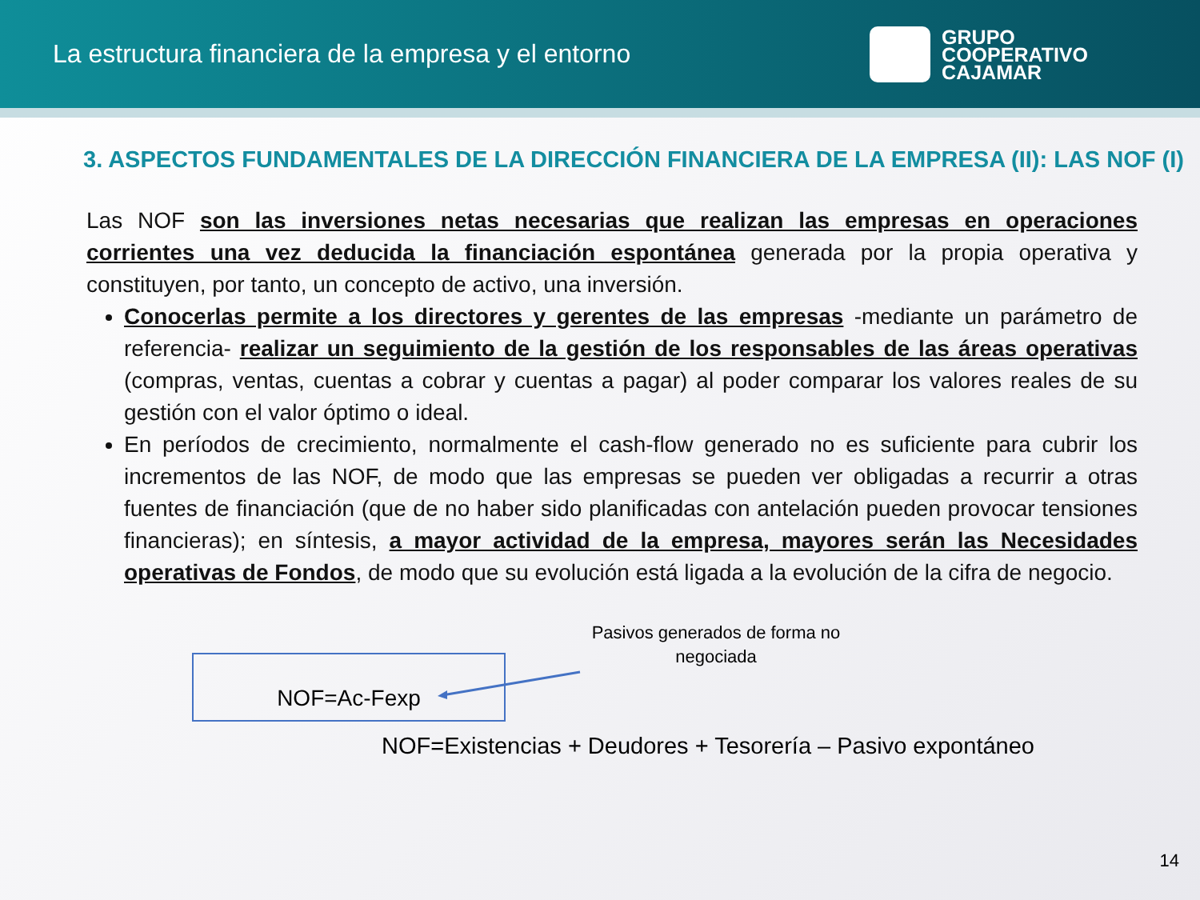La estructura financiera de la empresa y el entorno
GRUPO
COOPERATIVO
CAJAMAR
3. ASPECTOS FUNDAMENTALES DE LA DIRECCIÓN FINANCIERA DE LA EMPRESA (II): LAS NOF (I)
Las NOF son las inversiones netas necesarias que realizan las empresas en operaciones corrientes una vez deducida la financiación espontánea generada por la propia operativa y constituyen, por tanto, un concepto de activo, una inversión.
Conocerlas permite a los directores y gerentes de las empresas -mediante un parámetro de referencia- realizar un seguimiento de la gestión de los responsables de las áreas operativas (compras, ventas, cuentas a cobrar y cuentas a pagar) al poder comparar los valores reales de su gestión con el valor óptimo o ideal.
En períodos de crecimiento, normalmente el cash-flow generado no es suficiente para cubrir los incrementos de las NOF, de modo que las empresas se pueden ver obligadas a recurrir a otras fuentes de financiación (que de no haber sido planificadas con antelación pueden provocar tensiones financieras); en síntesis, a mayor actividad de la empresa, mayores serán las Necesidades operativas de Fondos, de modo que su evolución está ligada a la evolución de la cifra de negocio.
NOF=Ac-Fexp
Pasivos generados de forma no negociada
NOF=Existencias + Deudores + Tesorería – Pasivo expontáneo
14